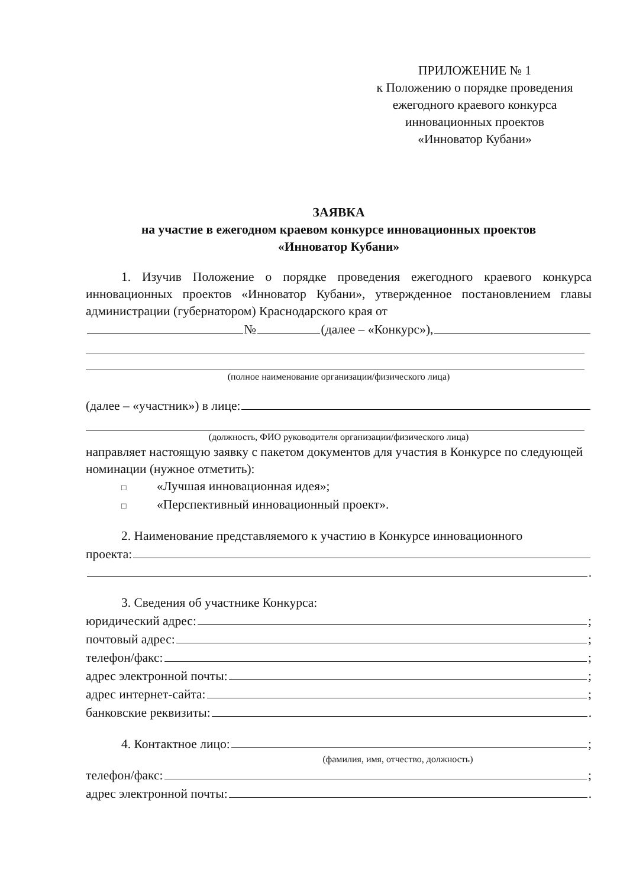ПРИЛОЖЕНИЕ № 1
к Положению о порядке проведения
ежегодного краевого конкурса
инновационных проектов
«Инноватор Кубани»
ЗАЯВКА
на участие в ежегодном краевом конкурсе инновационных проектов
«Инноватор Кубани»
1. Изучив Положение о порядке проведения ежегодного краевого конкурса инновационных проектов «Инноватор Кубани», утвержденное постановлением главы администрации (губернатором) Краснодарского края от
№ (далее – «Конкурс»),
(полное наименование организации/физического лица)
(далее – «участник») в лице:
(должность, ФИО руководителя организации/физического лица)
направляет настоящую заявку с пакетом документов для участия в Конкурсе по следующей номинации (нужное отметить):
□ «Лучшая инновационная идея»;
□ «Перспективный инновационный проект».
2. Наименование представляемого к участию в Конкурсе инновационного
проекта:
.
3. Сведения об участнике Конкурса:
юридический адрес: ;
почтовый адрес: ;
телефон/факс: ;
адрес электронной почты: ;
адрес интернет-сайта: ;
банковские реквизиты: .
4. Контактное лицо: ;
(фамилия, имя, отчество, должность)
телефон/факс: ;
адрес электронной почты: .